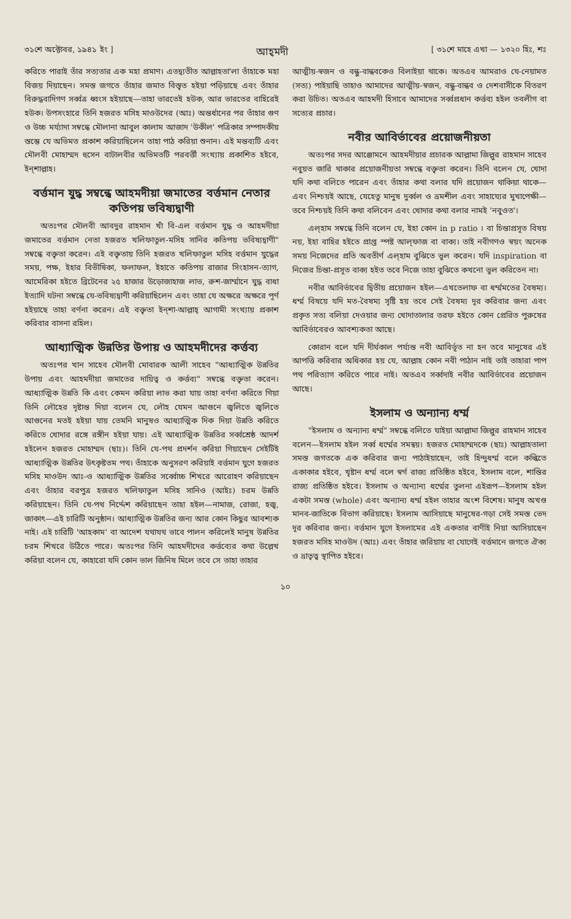৩১শে অক্টোবর, ১৯৪১ ইং ] আহ্‌মদী [ ৩১শে মাহে এখা — ১৩২০ হিঃ, শঃ
করিতে পারাই তাঁর সত্যতার এক মহা প্রমাণ। এতদ্ব্যতীত আল্লাহতা'লা তাঁহাকে মহা বিজয় দিয়াছেন। সমস্ত জগতে তাঁহার জমাত বিস্তৃত হইয়া পড়িয়াছে এবং তাঁহার বিরুদ্ধবাদিগণ সর্ব্বত্র ধ্বংস হইয়াছে—তাহা ভারতেই হউক, আর ভারতের বাহিরেই হউক। উপসংহারে তিনি হজরত মসিহ মাওউদের (আঃ) অন্তর্ধানের পর তাঁহার গুণ ও উচ্চ মর্য্যাদা সম্বন্ধে মৌলানা আবুল কালাম আজাদ 'উকীল' পত্রিকার সম্পাদকীয় স্তম্ভে যে অভিমত প্রকাশ করিয়াছিলেন তাহা পাঠ করিয়া শুনান। এই মন্তব্যটি এবং মৌলবী মোহাম্মদ হুসেন বাটালবীর অভিমতটি পরবর্ত্তী সংখ্যায় প্রকাশিত হইবে, ইন্‌শাল্লাহ।
বর্ত্তমান যুদ্ধ সম্বন্ধে আহমদীয়া জমাতের বর্ত্তমান নেতার কতিপয় ভবিষ্যদ্বাণী
অতঃপর মৌলবী আবদুর রাহমান খাঁ বি-এল বর্ত্তমান যুদ্ধ ও আহমদীয়া জমাতের বর্ত্তমান নেতা হজরত খলিফাতুল-মসিহ সানির কতিপয় ভবিষ্যদ্বাণী" সম্বন্ধে বক্তৃতা করেন। এই বক্তৃতায় তিনি হজরত খলিফাতুল মসিহ বর্ত্তমান যুদ্ধের সময়, পক্ষ, ইহার বিভীষিকা, ফলাফল, ইহাতে কতিপয় রাজার সিংহাসন-ত্যাগ, আমেরিকা হইতে ব্রিটেনের ২৫ হাজার উড়োজাহাজ লাভ, রুশ-জার্ম্মানে যুদ্ধ বাধা ইত্যাদি ঘটনা সম্বন্ধে যে-ভবিষ্যদ্বাণী করিয়াছিলেন এবং তাহা যে অক্ষরে অক্ষরে পূর্ণ হইয়াছে তাহা বর্ণনা করেন। এই বক্তৃতা ইন্‌শা-আল্লাহ্‌ আগামী সংখ্যায় প্রকাশ করিবার বাসনা রহিল।
আধ্যাত্মিক উন্নতির উপায় ও আহমদীদের কর্ত্তব্য
অতঃপর খান সাহেব মৌলবী মোবারক আলী সাহেব "আধ্যাত্মিক উন্নতির উপায় এবং আহমদীয়া জমাতের দায়িত্ব ও কর্ত্তব্য" সম্বন্ধে বক্তৃতা করেন। আধ্যাত্মিক উন্নতি কি এবং কেমন করিয়া লাভ করা যায় তাহা বর্ণনা করিতে গিয়া তিনি লৌহের দৃষ্টান্ত দিয়া বলেন যে, লৌহ যেমন আগুনে জ্বলিতে জ্বলিতে আগুনের মতই হইয়া যায় তেমনি মানুষও আধ্যাত্মিক দিক দিয়া উন্নতি করিতে করিতে খোদার রঙ্গে রঙ্গীন হইয়া যায়। এই আধ্যাত্মিক উন্নতির সর্ব্বশ্রেষ্ঠ আদর্শ হইলেন হজরত মোহাম্মদ (ছাঃ)। তিনি যে-পথ প্রদর্শন করিয়া গিয়াছেন সেইটিই আধ্যাত্মিক উন্নতির উৎকৃষ্টতম পথ। তাঁহাকে অনুসরণ করিয়াই বর্ত্তমান যুগে হজরত মসিহ মাওউদ আঃ-ও আধ্যাত্মিক উন্নতির সর্ব্বোচ্চ শিখরে আরোহণ করিয়াছেন এবং তাঁহার বরপুত্র হজরত খলিফাতুল মসিহ সানিও (আইঃ) চরম উন্নতি করিয়াছেন। তিনি যে-পথ নির্দ্দেশ করিয়াছেন তাহা হইল—নামাজ, রোজা, হজ্ব, জাকাৎ—এই চারিটি অনুষ্ঠান। আধ্যাত্মিক উন্নতির জন্য আর কোন কিছুর আবশ্যক নাই। এই চারিটি 'আহকাম' বা আদেশ যথাযথ ভাবে পালন করিলেই মানুষ উন্নতির চরম শিখরে উঠিতে পারে। অতঃপর তিনি আহমদীদের কর্ত্তব্যের কথা উল্লেখ করিয়া বলেন যে, কাহারো যদি কোন ভাল জিনিষ মিলে তবে সে তাহা তাহার
আত্মীয়-স্বজন ও বন্ধু-বান্ধবকেও বিলাইয়া থাকে। অতএব আমরাও যে-নেয়ামত (সত্য) পাইয়াছি তাহাও আমাদের আত্মীয়-স্বজন, বন্ধু-বান্ধব ও দেশবাসীকে বিতরণ করা উচিত। অতএব আহমদী হিসাবে আমাদের সর্ব্বপ্রধান কর্ত্তব্য হইল তবলীগ বা সত্যের প্রচার।
নবীর আবির্ভাবের প্রয়োজনীয়তা
অতঃপর সদর আঞ্জোমনে আহমদীয়ার প্রচারক আল্লামা জিল্লুর রাহমান সাহেব নবুয়ত জারি থাকার প্রয়োজনীয়তা সম্বন্ধে বক্তৃতা করেন। তিনি বলেন যে, খোদা যদি কথা বলিতে পারেন এবং তাঁহার কথা বলার যদি প্রয়োজন থাকিয়া থাকে—এবং নিশ্চয়ই আছে, যেহেতু মানুষ দুর্ব্বল ও ভ্রমশীল এবং সাহায্যের মুখাপেক্ষী—তবে নিশ্চয়ই তিনি কথা বলিবেন এবং খোদার কথা বলার নামই 'নবুওত'।
এল্‌হাম সম্বন্ধে তিনি বলেন যে, ইহা কোন in p ratio । বা চিন্তাপ্রসূত বিষয় নয়, ইহা বাহির হইতে প্রাপ্ত স্পষ্ট আল্‌ফাজ বা বাক্য। তাই নবীগণও স্বয়ং অনেক সময় নিজেদের প্রতি অবতীর্ণ এল্‌হাম বুঝিতে ভুল করেন। যদি inspiration বা নিজের চিন্তা-প্রসূত বাক্য হইত তবে নিজে তাহা বুঝিতে কখনো ভুল করিতেন না।
নবীর আবির্ভাবের দ্বিতীয় প্রয়োজন হইল—এখতেলাফ বা ধর্ম্মমতের বৈষম্য। ধর্ম্ম বিষয়ে যদি মত-বৈষম্য সৃষ্টি হয় তবে সেই বৈষম্য দূর করিবার জন্য এবং প্রকৃত সত্য বলিয়া দেওয়ার জন্য খোদাতালার তরফ হইতে কোন প্রেরিত পুরুষের আবির্ভাবেরও আবশ্যকতা আছে।
কোরান বলে যদি দীর্ঘকাল পর্য্যন্ত নবী আবির্ভূত না হন তবে মানুষের এই আপত্তি করিবার অধিকার হয় যে, আল্লাহ কোন নবী পাঠান নাই তাই তাহারা পাপ পথ পরিত্যাগ করিতে পারে নাই। অতএব সর্ব্বদাই নবীর আবির্ভাবের প্রয়োজন আছে।
ইসলাম ও অন্যান্য ধর্ম্ম
"ইসলাম ও অন্যান্য ধর্ম্ম" সম্বন্ধে বলিতে যাইয়া আল্লামা জিল্লুর রাহমান সাহেব বলেন—ইসলাম হইল সর্ব্ব ধর্ম্মের সমন্বয়। হজরত মোহাম্মদকে (ছাঃ) আল্লাহতালা সমস্ত জগতকে এক করিবার জন্য পাঠাইয়াছেন, তাই হিন্দুধর্ম্ম বলে কল্কিতে একাকার হইবে, খৃষ্টান ধর্ম্ম বলে স্বর্গ রাজ্য প্রতিষ্ঠিত হইবে, ইসলাম বলে, শান্তির রাজ্য প্রতিষ্ঠিত হইবে। ইসলাম ও অন্যান্য ধর্ম্মের তুলনা এইরূপ—ইসলাম হইল একটা সমস্ত (whole) এবং অন্যান্য ধর্ম্ম হইল তাহার অংশ বিশেষ। মানুষ অখণ্ড মানব-জাতিকে বিভাগ করিয়াছে। ইসলাম আসিয়াছে মানুষের-গড়া সেই সমস্ত ভেদ দূর করিবার জন্য। বর্ত্তমান যুগে ইসলামের এই একতার বাণীই নিয়া আসিয়াছেন হজরত মসিহ মাওউদ (আঃ) এবং তাঁহার জরিয়ায় বা যোগেই বর্ত্তমানে জগতে ঐক্য ও ভ্রাতৃত্ব স্থাপিত হইবে।
১০